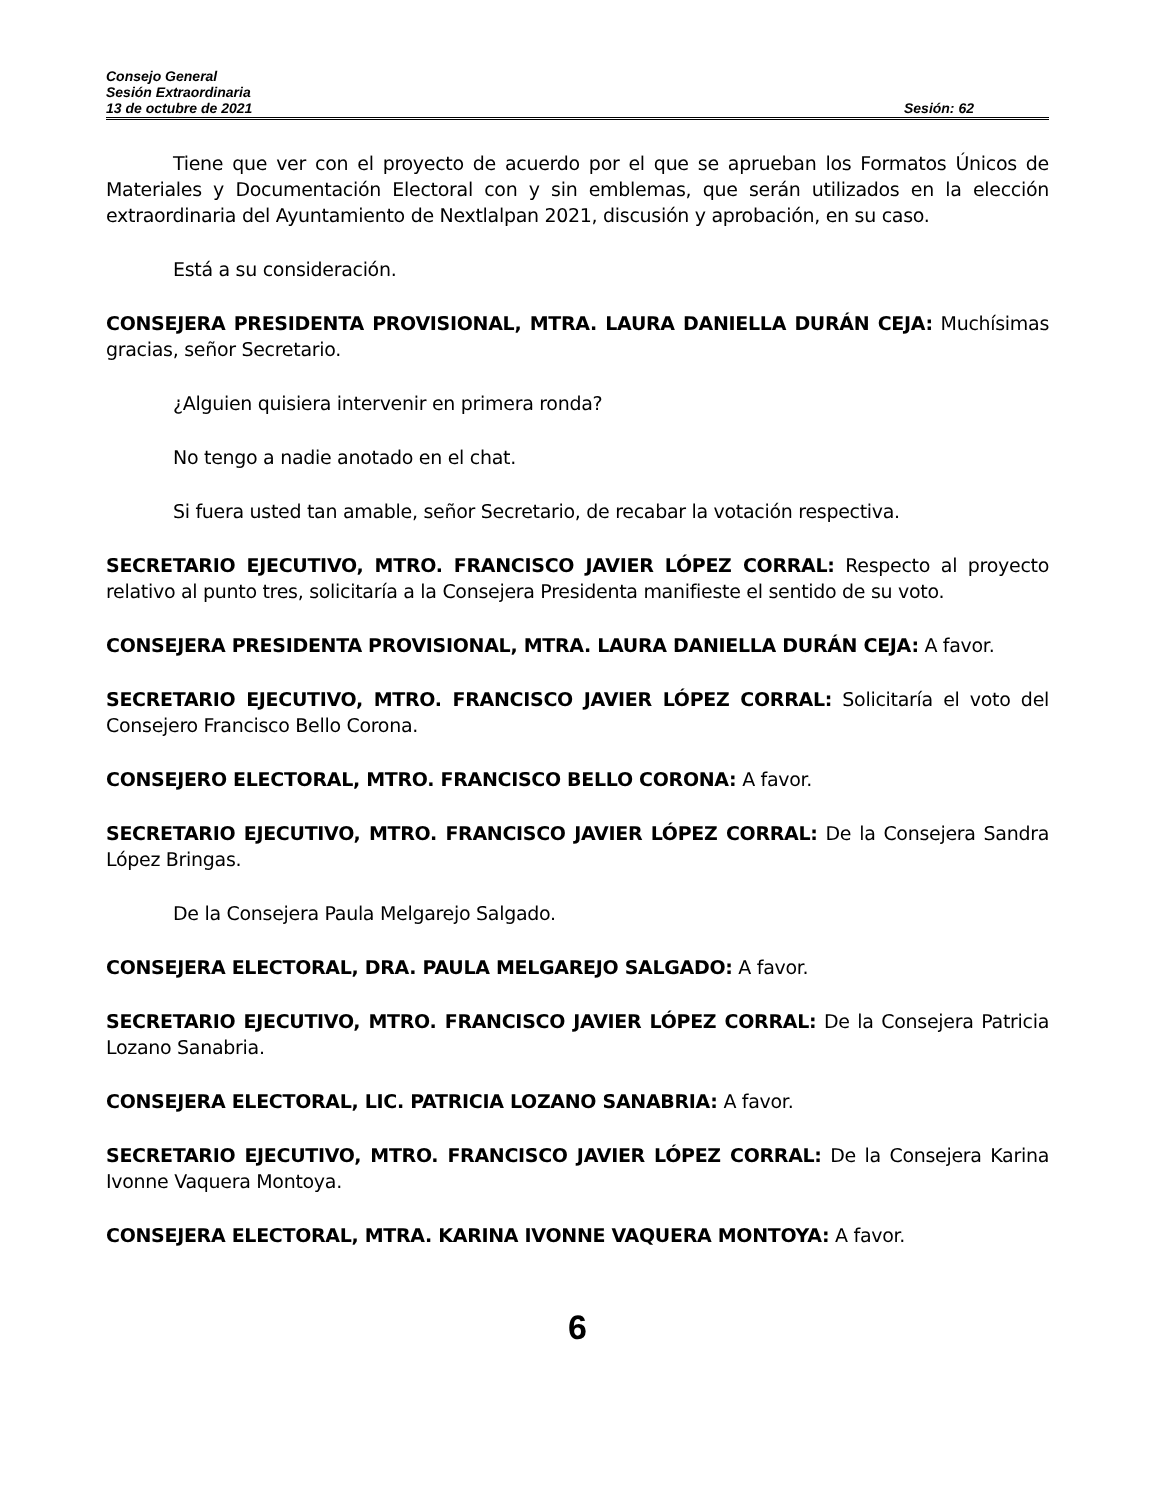Consejo General
Sesión Extraordinaria
13 de octubre de 2021 Sesión: 62
Tiene que ver con el proyecto de acuerdo por el que se aprueban los Formatos Únicos de Materiales y Documentación Electoral con y sin emblemas, que serán utilizados en la elección extraordinaria del Ayuntamiento de Nextlalpan 2021, discusión y aprobación, en su caso.
Está a su consideración.
CONSEJERA PRESIDENTA PROVISIONAL, MTRA. LAURA DANIELLA DURÁN CEJA: Muchísimas gracias, señor Secretario.
¿Alguien quisiera intervenir en primera ronda?
No tengo a nadie anotado en el chat.
Si fuera usted tan amable, señor Secretario, de recabar la votación respectiva.
SECRETARIO EJECUTIVO, MTRO. FRANCISCO JAVIER LÓPEZ CORRAL: Respecto al proyecto relativo al punto tres, solicitaría a la Consejera Presidenta manifieste el sentido de su voto.
CONSEJERA PRESIDENTA PROVISIONAL, MTRA. LAURA DANIELLA DURÁN CEJA: A favor.
SECRETARIO EJECUTIVO, MTRO. FRANCISCO JAVIER LÓPEZ CORRAL: Solicitaría el voto del Consejero Francisco Bello Corona.
CONSEJERO ELECTORAL, MTRO. FRANCISCO BELLO CORONA: A favor.
SECRETARIO EJECUTIVO, MTRO. FRANCISCO JAVIER LÓPEZ CORRAL: De la Consejera Sandra López Bringas.
De la Consejera Paula Melgarejo Salgado.
CONSEJERA ELECTORAL, DRA. PAULA MELGAREJO SALGADO: A favor.
SECRETARIO EJECUTIVO, MTRO. FRANCISCO JAVIER LÓPEZ CORRAL: De la Consejera Patricia Lozano Sanabria.
CONSEJERA ELECTORAL, LIC. PATRICIA LOZANO SANABRIA: A favor.
SECRETARIO EJECUTIVO, MTRO. FRANCISCO JAVIER LÓPEZ CORRAL: De la Consejera Karina Ivonne Vaquera Montoya.
CONSEJERA ELECTORAL, MTRA. KARINA IVONNE VAQUERA MONTOYA: A favor.
6